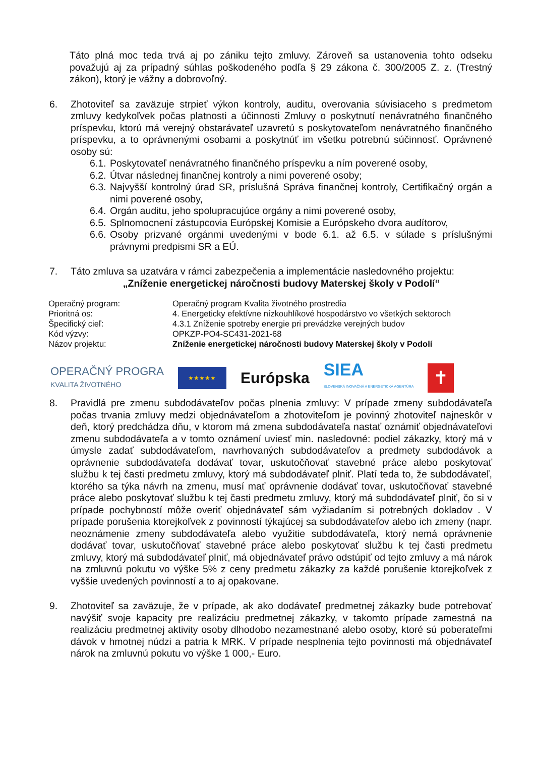Táto plná moc teda trvá aj po zániku tejto zmluvy. Zároveň sa ustanovenia tohto odseku považujú aj za prípadný súhlas poškodeného podľa § 29 zákona č. 300/2005 Z. z. (Trestný zákon), ktorý je vážny a dobrovoľný.
6. Zhotoviteľ sa zaväzuje strpieť výkon kontroly, auditu, overovania súvisiaceho s predmetom zmluvy kedykoľvek počas platnosti a účinnosti Zmluvy o poskytnutí nenávratného finančného príspevku, ktorú má verejný obstarávateľ uzavretú s poskytovateľom nenávratného finančného príspevku, a to oprávnenými osobami a poskytnúť im všetku potrebnú súčinnosť. Oprávnené osoby sú:
6.1.
Poskytovateľ nenávratného finančného príspevku a ním poverené osoby,
6.2.
Útvar následnej finančnej kontroly a nimi poverené osoby;
6.3.
Najvyšší kontrolný úrad SR, príslušná Správa finančnej kontroly, Certifikačný orgán a nimi poverené osoby,
6.4.
Orgán auditu, jeho spolupracujúce orgány a nimi poverené osoby,
6.5.
Splnomocnení zástupcovia Európskej Komisie a Európskeho dvora audítorov,
6.6.
Osoby prizvané orgánmi uvedenými v bode 6.1. až 6.5. v súlade s príslušnými právnymi predpismi SR a EÚ.
7. Táto zmluva sa uzatvára v rámci zabezpečenia a implementácie nasledovného projektu:
„Zníženie energetickej náročnosti budovy Materskej školy v Podolí“
| Operačný program: | Operačný program Kvalita životného prostredia |
| Prioritná os: | 4. Energeticky efektívne nízkouhlíkové hospodárstvo vo všetkých sektoroch |
| Špecifický cieľ: | 4.3.1 Zníženie spotreby energie pri prevádzke verejných budov |
| Kód výzvy: | OPKZP-PO4-SC431-2021-68 |
| Názov projektu: | Zníženie energetickej náročnosti budovy Materskej školy v Podolí |
OPERAČNÝ PROGRA
KVALITA ŽIVOTNÉHO
★★★★★
Európska
SIEA
SLOVENSKÁ INOVAČNÁ A ENERGETICKÁ AGENTÚRA
✝
8. Pravidlá pre zmenu subdodávateľov počas plnenia zmluvy: V prípade zmeny subdodávateľa počas trvania zmluvy medzi objednávateľom a zhotoviteľom je povinný zhotoviteľ najneskôr v deň, ktorý predchádza dňu, v ktorom má zmena subdodávateľa nastať oznámiť objednávateľovi zmenu subdodávateľa a v tomto oznámení uviesť min. nasledovné: podiel zákazky, ktorý má v úmysle zadať subdodávateľom, navrhovaných subdodávateľov a predmety subdodávok a oprávnenie subdodávateľa dodávať tovar, uskutočňovať stavebné práce alebo poskytovať službu k tej časti predmetu zmluvy, ktorý má subdodávateľ plniť. Platí teda to, že subdodávateľ, ktorého sa týka návrh na zmenu, musí mať oprávnenie dodávať tovar, uskutočňovať stavebné práce alebo poskytovať službu k tej časti predmetu zmluvy, ktorý má subdodávateľ plniť, čo si v prípade pochybností môže overiť objednávateľ sám vyžiadaním si potrebných dokladov . V prípade porušenia ktorejkoľvek z povinností týkajúcej sa subdodávateľov alebo ich zmeny (napr. neoznámenie zmeny subdodávateľa alebo využitie subdodávateľa, ktorý nemá oprávnenie dodávať tovar, uskutočňovať stavebné práce alebo poskytovať službu k tej časti predmetu zmluvy, ktorý má subdodávateľ plniť, má objednávateľ právo odstúpiť od tejto zmluvy a má nárok na zmluvnú pokutu vo výške 5% z ceny predmetu zákazky za každé porušenie ktorejkoľvek z vyššie uvedených povinností a to aj opakovane.
9. Zhotoviteľ sa zaväzuje, že v prípade, ak ako dodávateľ predmetnej zákazky bude potrebovať navýšiť svoje kapacity pre realizáciu predmetnej zákazky, v takomto prípade zamestná na realizáciu predmetnej aktivity osoby dlhodobo nezamestnané alebo osoby, ktoré sú poberateľmi dávok v hmotnej núdzi a patria k MRK. V prípade nesplnenia tejto povinnosti má objednávateľ nárok na zmluvnú pokutu vo výške 1 000,- Euro.